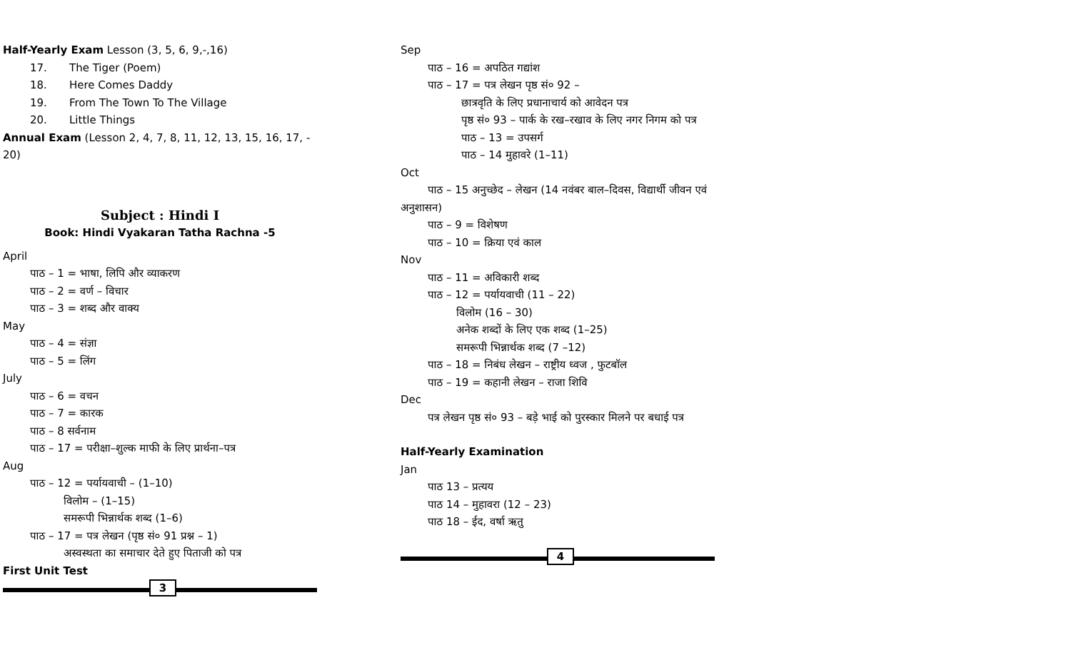Half-Yearly Exam Lesson (3, 5, 6, 9,-,16)
17. The Tiger (Poem)
18. Here Comes Daddy
19. From The Town To The Village
20. Little Things
Annual Exam (Lesson 2, 4, 7, 8, 11, 12, 13, 15, 16, 17, - 20)
Subject : Hindi I
Book: Hindi Vyakaran Tatha Rachna -5
April
पाठ – 1 = भाषा, लिपि और व्याकरण
पाठ – 2 = वर्ण – विचार
पाठ – 3 = शब्द और वाक्य
May
पाठ – 4 = संज्ञा
पाठ – 5 = लिंग
July
पाठ – 6 = वचन
पाठ – 7 = कारक
पाठ – 8 सर्वनाम
पाठ – 17 = परीक्षा–शुल्क माफी के लिए प्रार्थना–पत्र
Aug
पाठ – 12 = पर्यायवाची – (1–10)
विलोम – (1–15)
समरूपी भिन्नार्थक शब्द (1–6)
पाठ – 17 = पत्र लेखन (पृष्ठ सं० 91 प्रश्न – 1)
अस्वस्थता का समाचार देते हुए पिताजी को पत्र
First Unit Test
3
Sep
पाठ – 16 = अपठित गद्यांश
पाठ – 17 = पत्र लेखन पृष्ठ सं० 92 –
छात्रवृति के लिए प्रधानाचार्य को आवेदन पत्र
पृष्ठ सं० 93 – पार्क के रख–रखाव के लिए नगर निगम को पत्र
पाठ – 13 = उपसर्ग
पाठ – 14 मुहावरे (1–11)
Oct
पाठ – 15 अनुच्छेद – लेखन (14 नवंबर बाल–दिवस, विद्यार्थी जीवन एवं अनुशासन)
पाठ – 9 = विशेषण
पाठ – 10 = क्रिया एवं काल
Nov
पाठ – 11 = अविकारी शब्द
पाठ – 12 = पर्यायवाची (11 – 22)
विलोम (16 – 30)
अनेक शब्दों के लिए एक शब्द (1–25)
समरूपी भिन्नार्थक शब्द (7 –12)
पाठ – 18 = निबंध लेखन – राष्ट्रीय ध्वज , फुटबॉल
पाठ – 19 = कहानी लेखन – राजा शिवि
Dec
पत्र लेखन पृष्ठ सं० 93 – बड़े भाई को पुरस्कार मिलने पर बधाई पत्र
Half-Yearly Examination
Jan
पाठ 13 – प्रत्यय
पाठ 14 – मुहावरा (12 – 23)
पाठ 18 – ईद, वर्षा ऋतु
4